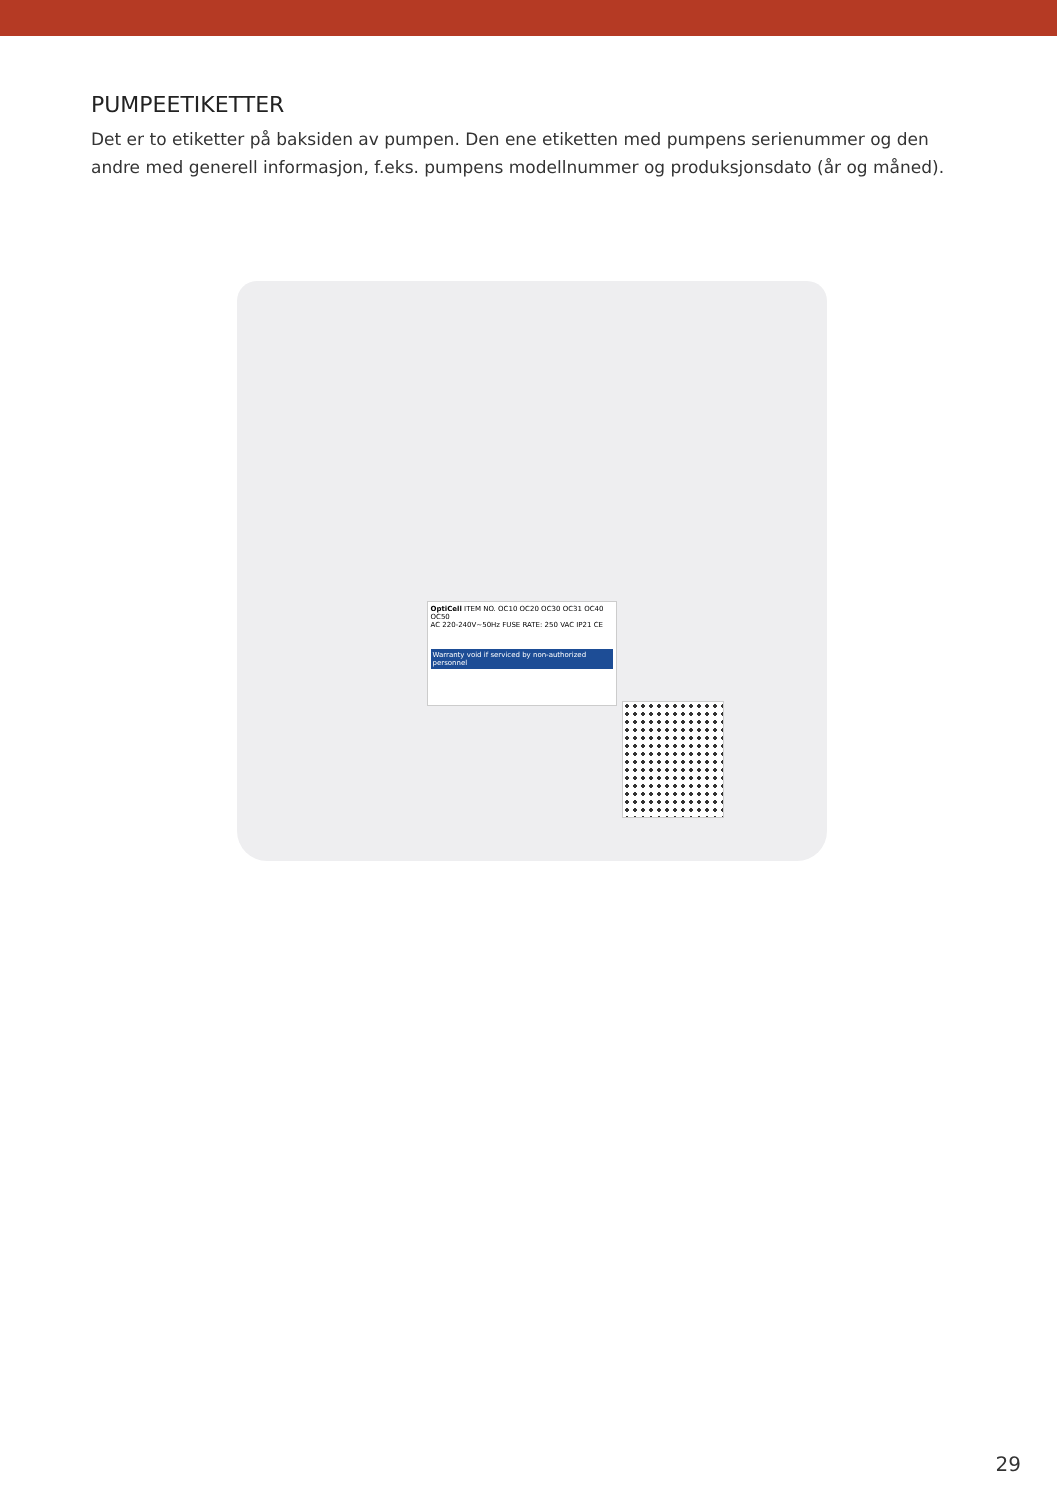PUMPEETIKETTER
Det er to etiketter på baksiden av pumpen. Den ene etiketten med pumpens serienummer og den andre med generell informasjon, f.eks. pumpens modellnummer og produksjonsdato (år og måned).
OptiCell ITEM NO. OC10 OC20 OC30 OC31 OC40 OC50
AC 220-240V~50Hz FUSE RATE: 250 VAC IP21 CE
Warranty void if serviced by non-authorized personnel
29